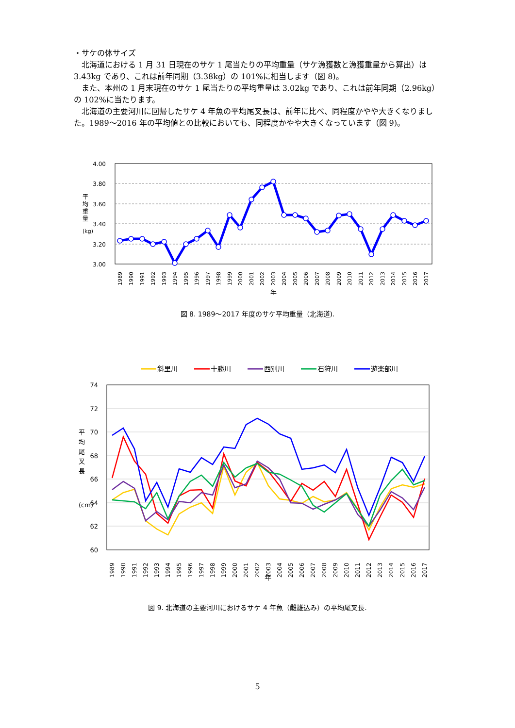・サケの体サイズ
　北海道における 1 月 31 日現在のサケ 1 尾当たりの平均重量（サケ漁獲数と漁獲重量から算出）は 3.43kg であり、これは前年同期（3.38kg）の 101%に相当します（図 8)。
　また、本州の 1 月末現在のサケ 1 尾当たりの平均重量は 3.02kg であり、これは前年同期（2.96kg）の 102%に当たります。
　北海道の主要河川に回帰したサケ 4 年魚の平均尾叉長は、前年に比べ、同程度かやや大きくなりました。1989～2016 年の平均値との比較においても、同程度かやや大きくなっています（図 9)。
4.00
3.80
3.60
3.40
3.20
3.00
平
均
重
量
(kg)
1989
1990
1991
1992
1993
1994
1995
1996
1997
1998
1999
2000
2001
2002
2003
2004
2005
2006
2007
2008
2009
2010
2011
2012
2013
2014
2015
2016
2017
年
図 8. 1989～2017 年度のサケ平均重量（北海道).
斜里川
十勝川
西別川
石狩川
遊楽部川
74
72
70
68
66
64
62
60
平
均
尾
叉
長
(cm)
1989
1990
1991
1992
1993
1994
1995
1996
1997
1998
1999
2000
2001
2002
2003
2004
2005
2006
2007
2008
2009
2010
2011
2012
2013
2014
2015
2016
2017
年
図 9. 北海道の主要河川におけるサケ 4 年魚（雌雄込み）の平均尾叉長.
5